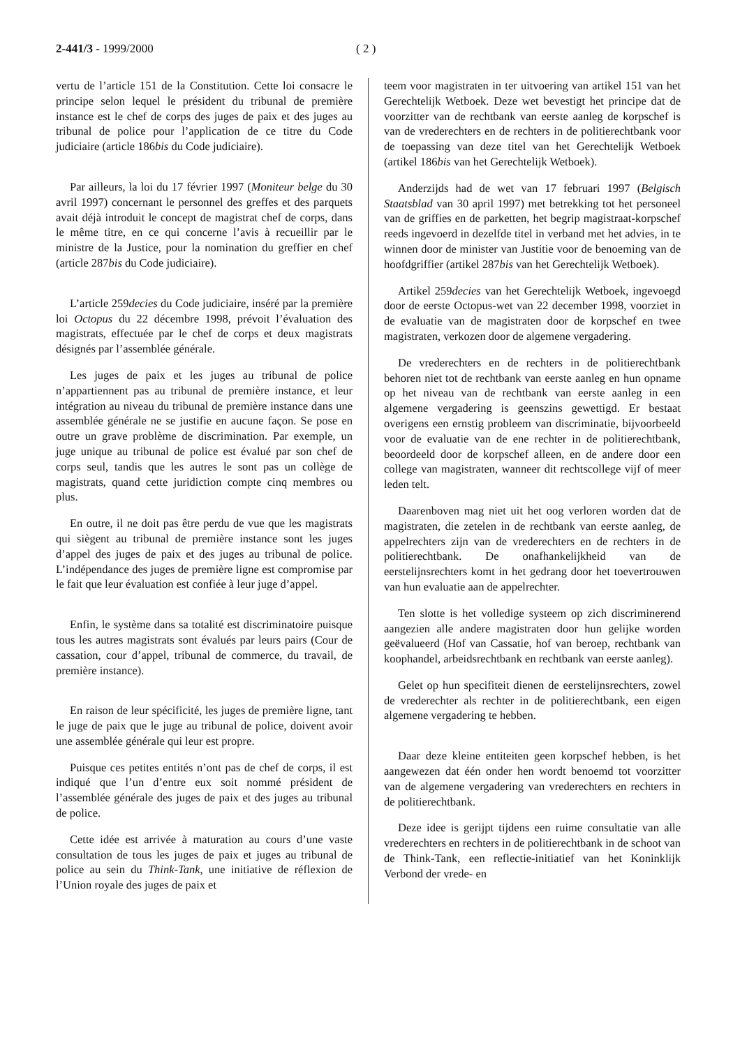2-441/3 - 1999/2000 ( 2 )
vertu de l’article 151 de la Constitution. Cette loi consacre le principe selon lequel le président du tribunal de première instance est le chef de corps des juges de paix et des juges au tribunal de police pour l’application de ce titre du Code judiciaire (article 186bis du Code judiciaire).
Par ailleurs, la loi du 17 février 1997 (Moniteur belge du 30 avril 1997) concernant le personnel des greffes et des parquets avait déjà introduit le concept de magistrat chef de corps, dans le même titre, en ce qui concerne l’avis à recueillir par le ministre de la Justice, pour la nomination du greffier en chef (article 287bis du Code judiciaire).
L’article 259decies du Code judiciaire, inséré par la première loi Octopus du 22 décembre 1998, prévoit l’évaluation des magistrats, effectuée par le chef de corps et deux magistrats désignés par l’assemblée générale.
Les juges de paix et les juges au tribunal de police n’appartiennent pas au tribunal de première instance, et leur intégration au niveau du tribunal de première instance dans une assemblée générale ne se justifie en aucune façon. Se pose en outre un grave problème de discrimination. Par exemple, un juge unique au tribunal de police est évalué par son chef de corps seul, tandis que les autres le sont pas un collège de magistrats, quand cette juridiction compte cinq membres ou plus.
En outre, il ne doit pas être perdu de vue que les magistrats qui siègent au tribunal de première instance sont les juges d’appel des juges de paix et des juges au tribunal de police. L’indépendance des juges de première ligne est compromise par le fait que leur évaluation est confiée à leur juge d’appel.
Enfin, le système dans sa totalité est discriminatoire puisque tous les autres magistrats sont évalués par leurs pairs (Cour de cassation, cour d’appel, tribunal de commerce, du travail, de première instance).
En raison de leur spécificité, les juges de première ligne, tant le juge de paix que le juge au tribunal de police, doivent avoir une assemblée générale qui leur est propre.
Puisque ces petites entités n’ont pas de chef de corps, il est indiqué que l’un d’entre eux soit nommé président de l’assemblée générale des juges de paix et des juges au tribunal de police.
Cette idée est arrivée à maturation au cours d’une vaste consultation de tous les juges de paix et juges au tribunal de police au sein du Think-Tank, une initiative de réflexion de l’Union royale des juges de paix et
teem voor magistraten in ter uitvoering van artikel 151 van het Gerechtelijk Wetboek. Deze wet bevestigt het principe dat de voorzitter van de rechtbank van eerste aanleg de korpschef is van de vrederechters en de rechters in de politierechtbank voor de toepassing van deze titel van het Gerechtelijk Wetboek (artikel 186bis van het Gerechtelijk Wetboek).
Anderzijds had de wet van 17 februari 1997 (Belgisch Staatsblad van 30 april 1997) met betrekking tot het personeel van de griffies en de parketten, het begrip magistraat-korpschef reeds ingevoerd in dezelfde titel in verband met het advies, in te winnen door de minister van Justitie voor de benoeming van de hoofdgriffier (artikel 287bis van het Gerechtelijk Wetboek).
Artikel 259decies van het Gerechtelijk Wetboek, ingevoegd door de eerste Octopus-wet van 22 december 1998, voorziet in de evaluatie van de magistraten door de korpschef en twee magistraten, verkozen door de algemene vergadering.
De vrederechters en de rechters in de politierechtbank behoren niet tot de rechtbank van eerste aanleg en hun opname op het niveau van de rechtbank van eerste aanleg in een algemene vergadering is geenszins gewettigd. Er bestaat overigens een ernstig probleem van discriminatie, bijvoorbeeld voor de evaluatie van de ene rechter in de politierechtbank, beoordeeld door de korpschef alleen, en de andere door een college van magistraten, wanneer dit rechtscollege vijf of meer leden telt.
Daarenboven mag niet uit het oog verloren worden dat de magistraten, die zetelen in de rechtbank van eerste aanleg, de appelrechters zijn van de vrederechters en de rechters in de politierechtbank. De onafhankelijkheid van de eerstelijnsrechters komt in het gedrang door het toevertrouwen van hun evaluatie aan de appelrechter.
Ten slotte is het volledige systeem op zich discriminerend aangezien alle andere magistraten door hun gelijke worden geëvalueerd (Hof van Cassatie, hof van beroep, rechtbank van koophandel, arbeidsrechtbank en rechtbank van eerste aanleg).
Gelet op hun specifiteit dienen de eerstelijnsrechters, zowel de vrederechter als rechter in de politierechtbank, een eigen algemene vergadering te hebben.
Daar deze kleine entiteiten geen korpschef hebben, is het aangewezen dat één onder hen wordt benoemd tot voorzitter van de algemene vergadering van vrederechters en rechters in de politierechtbank.
Deze idee is gerijpt tijdens een ruime consultatie van alle vrederechters en rechters in de politierechtbank in de schoot van de Think-Tank, een reflectie-initiatief van het Koninklijk Verbond der vrede- en